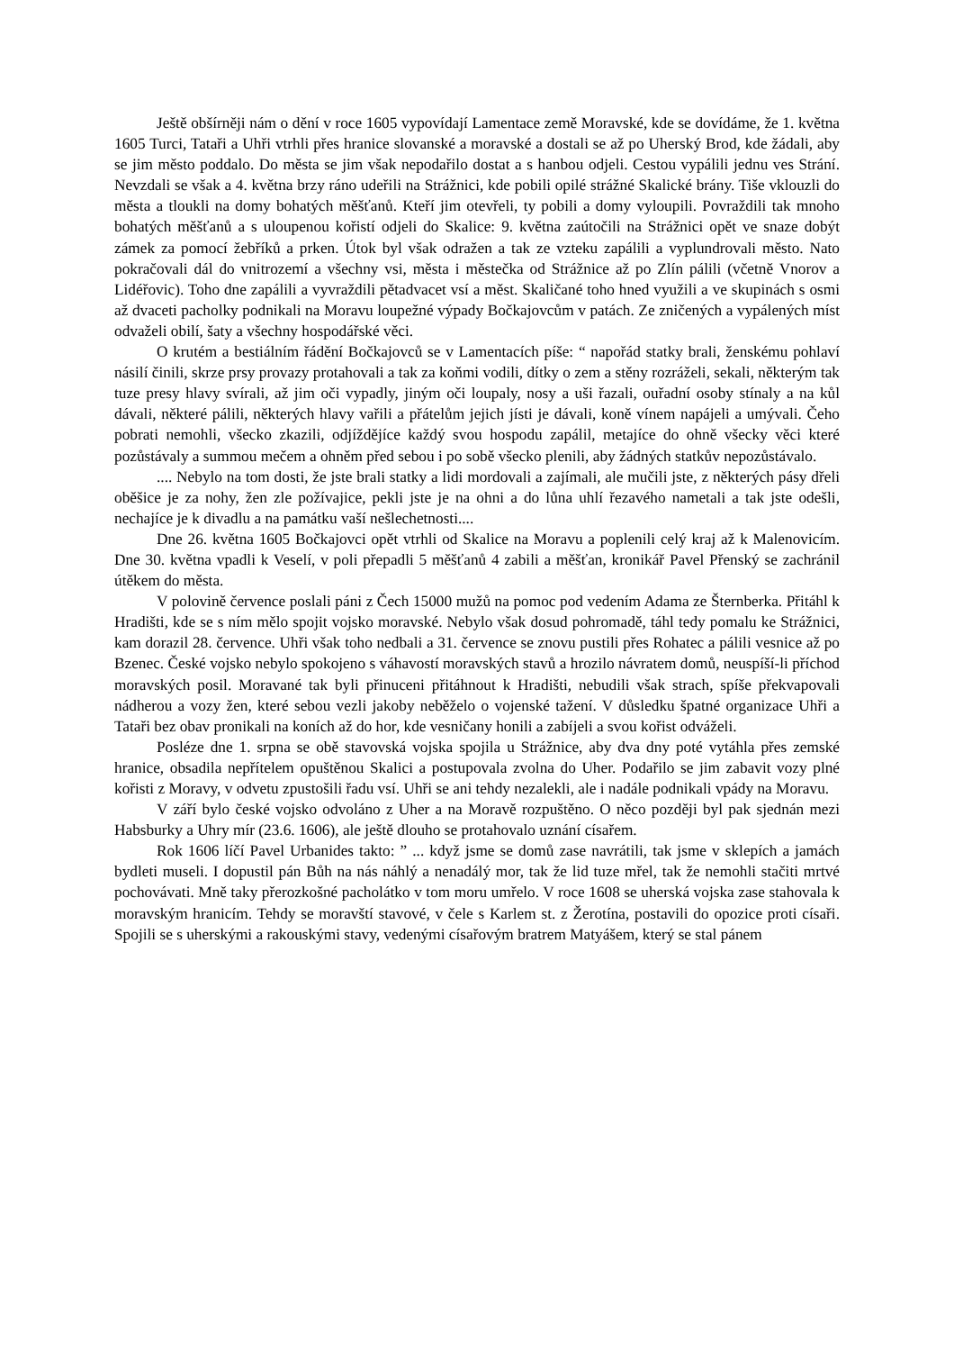Ještě obšírněji nám o dění v roce 1605 vypovídají Lamentace země Moravské, kde se dovídáme, že 1. května 1605 Turci, Tataři a Uhři vtrhli přes hranice slovanské a moravské a dostali se až po Uherský Brod, kde žádali, aby se jim město poddalo. Do města se jim však nepodařilo dostat a s hanbou odjeli. Cestou vypálili jednu ves Strání. Nevzdali se však a 4. května brzy ráno udeřili na Strážnici, kde pobili opilé strážné Skalické brány. Tiše vklouzli do města a tloukli na domy bohatých měšťanů. Kteří jim otevřeli, ty pobili a domy vyloupili. Povraždili tak mnoho bohatých měšťanů a s uloupenou kořistí odjeli do Skalice: 9. května zaútočili na Strážnici opět ve snaze dobýt zámek za pomocí žebříků a prken. Útok byl však odražen a tak ze vzteku zapálili a vyplundrovali město. Nato pokračovali dál do vnitrozemí a všechny vsi, města i městečka od Strážnice až po Zlín pálili (včetně Vnorov a Lidéřovic). Toho dne zapálili a vyvraždili pětadvacet vsí a měst. Skaličané toho hned využili a ve skupinách s osmi až dvaceti pacholky podnikali na Moravu loupežné výpady Bočkajovcům v patách. Ze zničených a vypálených míst odvaželi obilí, šaty a všechny hospodářské věci.
O krutém a bestiálním řádění Bočkajovců se v Lamentacích píše: “ napořád statky brali, ženskému pohlaví násilí činili, skrze prsy provazy protahovali a tak za koňmi vodili, dítky o zem a stěny rozráželi, sekali, některým tak tuze presy hlavy svírali, až jim oči vypadly, jiným oči loupaly, nosy a uši řazali, ouřadní osoby stínaly a na kůl dávali, některé pálili, některých hlavy vařili a přátelům jejich jísti je dávali, koně vínem napájeli a umývali. Čeho pobrati nemohli, všecko zkazili, odjíždějíce každý svou hospodu zapálil, metajíce do ohně všecky věci které pozůstávaly a summou mečem a ohněm před sebou i po sobě všecko plenili, aby žádných statkův nepozůstávalo.
.... Nebylo na tom dosti, že jste brali statky a lidi mordovali a zajímali, ale mučili jste, z některých pásy dřeli oběšice je za nohy, žen zle požívajice, pekli jste je na ohni a do lůna uhlí řezavého nametali a tak jste odešli, nechajíce je k divadlu a na památku vaší nešlechetnosti....
Dne 26. května 1605 Bočkajovci opět vtrhli od Skalice na Moravu a poplenili celý kraj až k Malenovicím. Dne 30. května vpadli k Veselí, v poli přepadli 5 měšťanů 4 zabili a měšťan, kronikář Pavel Přenský se zachránil útěkem do města.
V polovině července poslali páni z Čech 15000 mužů na pomoc pod vedením Adama ze Šternberka. Přitáhl k Hradišti, kde se s ním mělo spojit vojsko moravské. Nebylo však dosud pohromadě, táhl tedy pomalu ke Strážnici, kam dorazil 28. července. Uhři však toho nedbali a 31. července se znovu pustili přes Rohatec a pálili vesnice až po Bzenec. České vojsko nebylo spokojeno s váhavostí moravských stavů a hrozilo návratem domů, neuspíší-li příchod moravských posil. Moravané tak byli přinuceni přitáhnout k Hradišti, nebudili však strach, spíše překvapovali nádherou a vozy žen, které sebou vezli jakoby neběželo o vojenské tažení. V důsledku špatné organizace Uhři a Tataři bez obav pronikali na koních až do hor, kde vesničany honili a zabíjeli a svou kořist odváželi.
Posléze dne 1. srpna se obě stavovská vojska spojila u Strážnice, aby dva dny poté vytáhla přes zemské hranice, obsadila nepřítelem opuštěnou Skalici a postupovala zvolna do Uher. Podařilo se jim zabavit vozy plné kořisti z Moravy, v odvetu zpustošili řadu vsí. Uhři se ani tehdy nezalekli, ale i nadále podnikali vpády na Moravu.
V září bylo české vojsko odvoláno z Uher a na Moravě rozpuštěno. O něco později byl pak sjednán mezi Habsburky a Uhry mír (23.6. 1606), ale ještě dlouho se protahovalo uznání císařem.
Rok 1606 líčí Pavel Urbanides takto: ” ... když jsme se domů zase navrátili, tak jsme v sklepích a jamách bydleti museli. I dopustil pán Bůh na nás náhlý a nenadálý mor, tak že lid tuze mřel, tak že nemohli stačiti mrtvé pochovávati. Mně taky přerozkošné pacholátko v tom moru umřelo. V roce 1608 se uherská vojska zase stahovala k moravským hranicím. Tehdy se moravští stavové, v čele s Karlem st. z Žerotína, postavili do opozice proti císaři. Spojili se s uherskými a rakouskými stavy, vedenými císařovým bratrem Matyášem, který se stal pánem